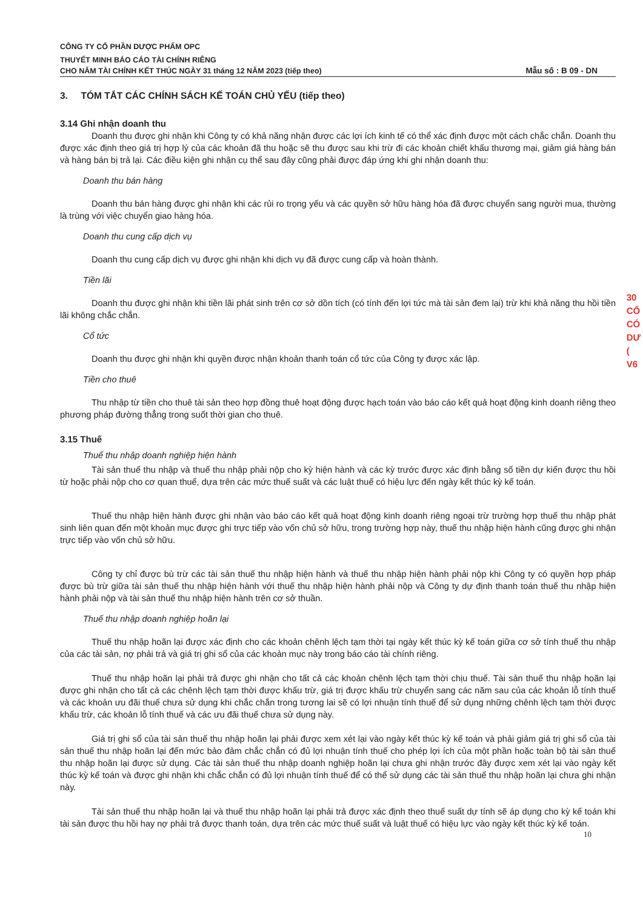CÔNG TY CỔ PHẦN DƯỢC PHẨM OPC
THUYẾT MINH BÁO CÁO TÀI CHÍNH RIÊNG
CHO NĂM TÀI CHÍNH KẾT THÚC NGÀY 31 tháng 12 NĂM 2023 (tiếp theo) Mẫu số : B 09 - DN
3. TÓM TẮT CÁC CHÍNH SÁCH KẾ TOÁN CHỦ YẾU (tiếp theo)
3.14 Ghi nhận doanh thu
Doanh thu được ghi nhận khi Công ty có khả năng nhận được các lợi ích kinh tế có thể xác định được một cách chắc chắn. Doanh thu được xác định theo giá trị hợp lý của các khoản đã thu hoặc sẽ thu được sau khi trừ đi các khoản chiết khấu thương mại, giảm giá hàng bán và hàng bán bị trả lại. Các điều kiện ghi nhận cụ thể sau đây cũng phải được đáp ứng khi ghi nhận doanh thu:
Doanh thu bán hàng
Doanh thu bán hàng được ghi nhận khi các rủi ro trọng yếu và các quyền sở hữu hàng hóa đã được chuyển sang người mua, thường là trùng với việc chuyển giao hàng hóa.
Doanh thu cung cấp dịch vụ
Doanh thu cung cấp dịch vụ được ghi nhận khi dịch vụ đã được cung cấp và hoàn thành.
Tiền lãi
Doanh thu được ghi nhận khi tiền lãi phát sinh trên cơ sở dồn tích (có tính đến lợi tức mà tài sản đem lại) trừ khi khả năng thu hồi tiền lãi không chắc chắn.
Cổ tức
Doanh thu được ghi nhận khi quyền được nhận khoản thanh toán cổ tức của Công ty được xác lập.
Tiền cho thuê
Thu nhập từ tiền cho thuê tài sản theo hợp đồng thuê hoạt động được hạch toán vào báo cáo kết quả hoạt động kinh doanh riêng theo phương pháp đường thẳng trong suốt thời gian cho thuê.
3.15 Thuế
Thuế thu nhập doanh nghiệp hiện hành
Tài sản thuế thu nhập và thuế thu nhập phải nộp cho kỳ hiện hành và các kỳ trước được xác định bằng số tiền dự kiến được thu hồi từ hoặc phải nộp cho cơ quan thuế, dựa trên các mức thuế suất và các luật thuế có hiệu lực đến ngày kết thúc kỳ kế toán.
Thuế thu nhập hiện hành được ghi nhận vào báo cáo kết quả hoạt động kinh doanh riêng ngoại trừ trường hợp thuế thu nhập phát sinh liên quan đến một khoản mục được ghi trực tiếp vào vốn chủ sở hữu, trong trường hợp này, thuế thu nhập hiện hành cũng được ghi nhận trực tiếp vào vốn chủ sở hữu.
Công ty chỉ được bù trừ các tài sản thuế thu nhập hiện hành và thuế thu nhập hiện hành phải nộp khi Công ty có quyền hợp pháp được bù trừ giữa tài sản thuế thu nhập hiện hành với thuế thu nhập hiện hành phải nộp và Công ty dự định thanh toán thuế thu nhập hiện hành phải nộp và tài sản thuế thu nhập hiện hành trên cơ sở thuần.
Thuế thu nhập doanh nghiệp hoãn lại
Thuế thu nhập hoãn lại được xác định cho các khoản chênh lệch tạm thời tại ngày kết thúc kỳ kế toán giữa cơ sở tính thuế thu nhập của các tài sản, nợ phải trả và giá trị ghi sổ của các khoản mục này trong báo cáo tài chính riêng.
Thuế thu nhập hoãn lại phải trả được ghi nhận cho tất cả các khoản chênh lệch tạm thời chịu thuế. Tài sản thuế thu nhập hoãn lại được ghi nhận cho tất cả các chênh lệch tạm thời được khấu trừ, giá trị được khấu trừ chuyển sang các năm sau của các khoản lỗ tính thuế và các khoản ưu đãi thuế chưa sử dụng khi chắc chắn trong tương lai sẽ có lợi nhuận tính thuế để sử dụng những chênh lệch tạm thời được khấu trừ, các khoản lỗ tính thuế và các ưu đãi thuế chưa sử dụng này.
Giá trị ghi sổ của tài sản thuế thu nhập hoãn lại phải được xem xét lại vào ngày kết thúc kỳ kế toán và phải giảm giá trị ghi sổ của tài sản thuế thu nhập hoãn lại đến mức bảo đảm chắc chắn có đủ lợi nhuận tính thuế cho phép lợi ích của một phần hoặc toàn bộ tài sản thuế thu nhập hoãn lại được sử dụng. Các tài sản thuế thu nhập doanh nghiệp hoãn lại chưa ghi nhận trước đây được xem xét lại vào ngày kết thúc kỳ kế toán và được ghi nhận khi chắc chắn có đủ lợi nhuận tính thuế để có thể sử dụng các tài sản thuế thu nhập hoãn lại chưa ghi nhận này.
Tài sản thuế thu nhập hoãn lại và thuế thu nhập hoãn lại phải trả được xác định theo thuế suất dự tính sẽ áp dụng cho kỳ kế toán khi tài sản được thu hồi hay nợ phải trả được thanh toán, dựa trên các mức thuế suất và luật thuế có hiệu lực vào ngày kết thúc kỳ kế toán.
10
30
CỔ
CÓ
DƯ
(
V6